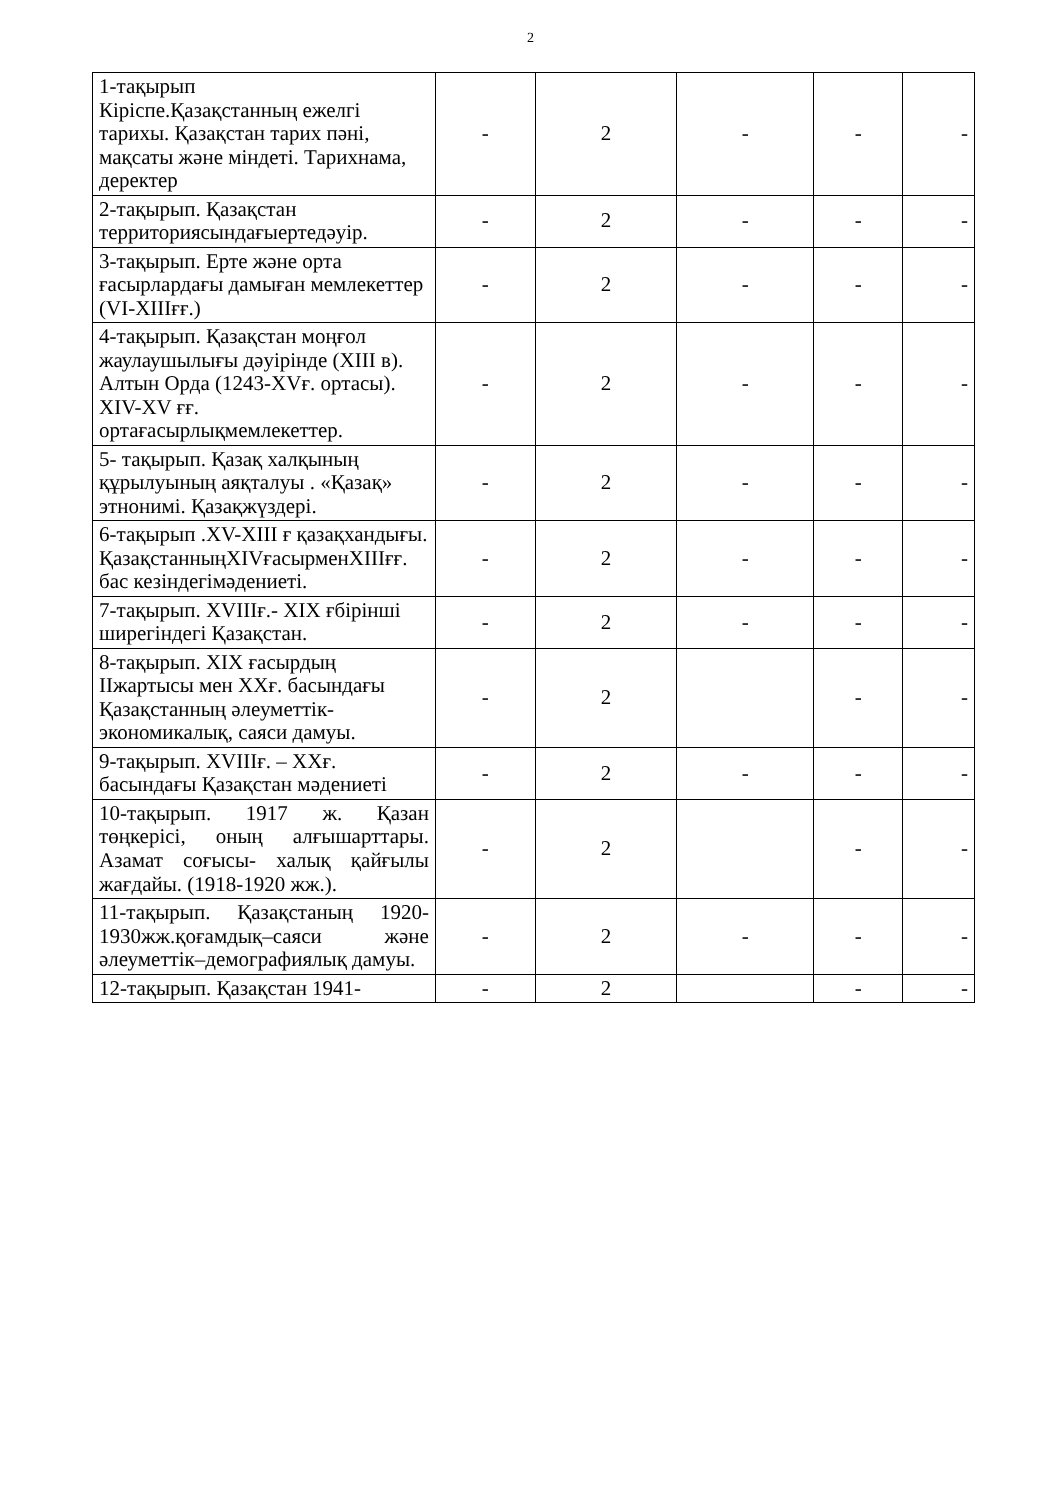2
| 1-тақырып Кіріспе.Қазақстанның ежелгі тарихы. Қазақстан тарих пәні, мақсаты және міндеті. Тарихнама, деректер | - | 2 | - | - | - |
| 2-тақырып. Қазақстан территориясындағыертедәуір. | - | 2 | - | - | - |
| 3-тақырып. Ерте және орта ғасырлардағы дамыған мемлекеттер (VI-XIIIғғ.) | - | 2 | - | - | - |
| 4-тақырып. Қазақстан моңғол жаулаушылығы дәуірінде (XIII в). Алтын Орда (1243-XVғ. ортасы). XIV-XV ғғ. ортағасырлықмемлекеттер. | - | 2 | - | - | - |
| 5- тақырып. Қазақ халқының құрылуының аяқталуы . «Қазақ» этнонимі. Қазақжүздері. | - | 2 | - | - | - |
| 6-тақырып .XV-XIII ғ қазақхандығы. ҚазақстанныңXIVғасырменXIIIғғ. бас кезіндегімәдениеті. | - | 2 | - | - | - |
| 7-тақырып. XVIIIғ.- XIX ғбірінші ширегіндегі Қазақстан. | - | 2 | - | - | - |
| 8-тақырып. XIX ғасырдың IIжартысы мен XXғ. басындағы Қазақстанның әлеуметтік-экономикалық, саяси дамуы. | - | 2 | | - | - |
| 9-тақырып. XVIIIғ. – XXғ. басындағы Қазақстан мәдениеті | - | 2 | - | - | - |
| 10-тақырып. 1917 ж. Қазан төңкерісі, оның алғышарттары. Азамат соғысы- халық қайғылы жағдайы. (1918-1920 жж.). | - | 2 | | - | - |
| 11-тақырып. Қазақстаның 1920-1930жж.қоғамдық–саяси және әлеуметтік–демографиялық дамуы. | - | 2 | - | - | - |
| 12-тақырып. Қазақстан 1941- | - | 2 | | - | - |